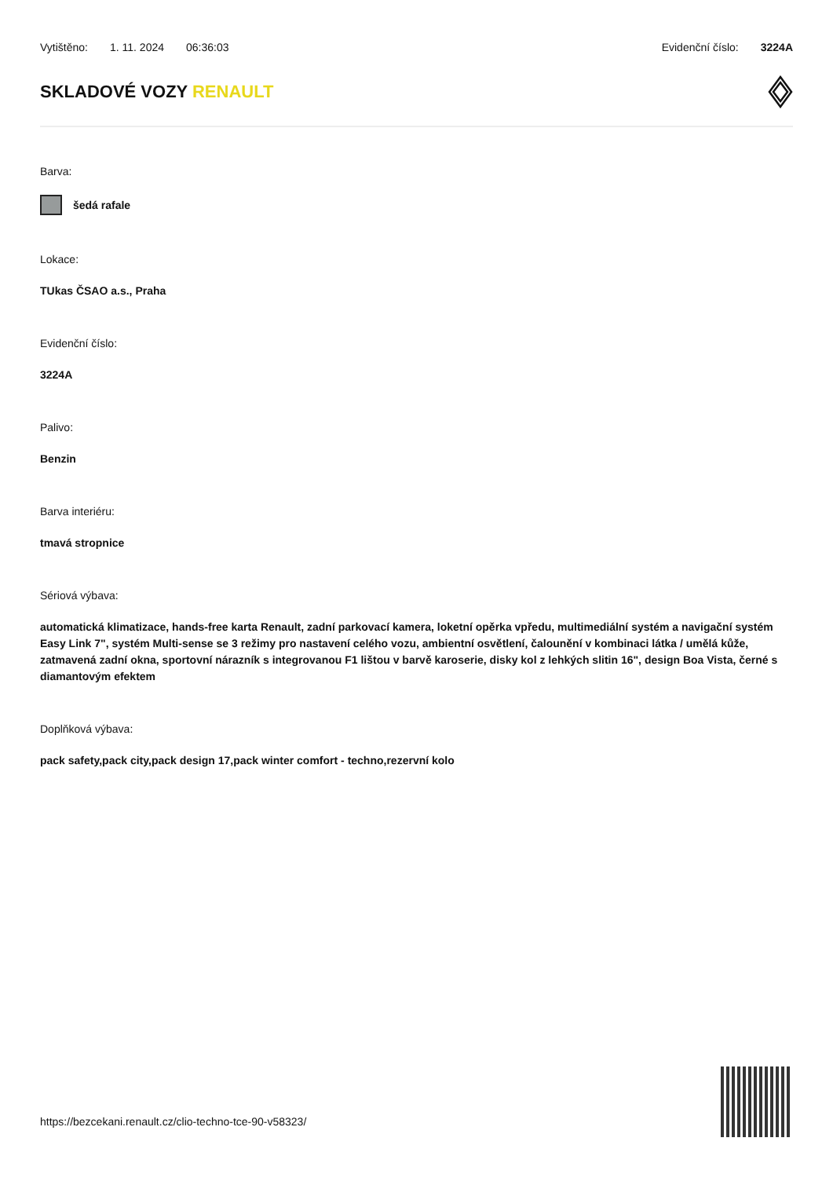Vytištěno: 1. 11. 2024 06:36:03
Evidenční číslo: 3224A
SKLADOVÉ VOZY RENAULT
Barva:
šedá rafale
Lokace:
TUkas ČSAO a.s., Praha
Evidenční číslo:
3224A
Palivo:
Benzin
Barva interiéru:
tmavá stropnice
Sériová výbava:
automatická klimatizace, hands-free karta Renault, zadní parkovací kamera, loketní opěrka vpředu, multimediální systém a navigační systém Easy Link 7", systém Multi-sense se 3 režimy pro nastavení celého vozu, ambientní osvětlení, čalounění v kombinaci látka / umělá kůže, zatmavená zadní okna, sportovní nárazník s integrovanou F1 lištou v barvě karoserie, disky kol z lehkých slitin 16", design Boa Vista, černé s diamantovým efektem
Doplňková výbava:
pack safety,pack city,pack design 17,pack winter comfort - techno,rezervní kolo
https://bezcekani.renault.cz/clio-techno-tce-90-v58323/